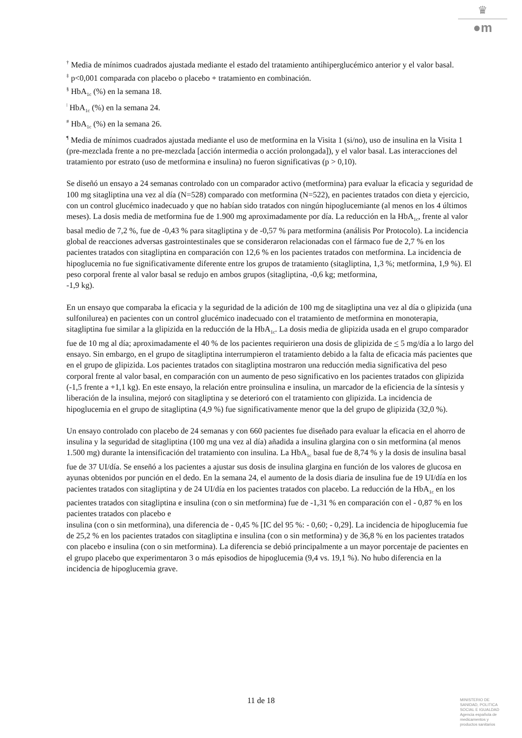♛
●m
<sup>†</sup> Media de mínimos cuadrados ajustada mediante el estado del tratamiento antihiperglucémico anterior y el valor basal.
<sup>‡</sup> p<0,001 comparada con placebo o placebo + tratamiento en combinación.
<sup>§</sup> HbA<sub>1c</sub> (%) en la semana 18.
<sup>ǀ</sup> HbA<sub>1c</sub> (%) en la semana 24.
<sup>#</sup> HbA<sub>1c</sub> (%) en la semana 26.
<sup>¶</sup> Media de mínimos cuadrados ajustada mediante el uso de metformina en la Visita 1 (si/no), uso de insulina en la Visita 1 (pre-mezclada frente a no pre-mezclada [acción intermedia o acción prolongada]), y el valor basal. Las interacciones del tratamiento por estrato (uso de metformina e insulina) no fueron significativas (p > 0,10).
Se diseñó un ensayo a 24 semanas controlado con un comparador activo (metformina) para evaluar la eficacia y seguridad de 100 mg sitagliptina una vez al día (N=528) comparado con metformina (N=522), en pacientes tratados con dieta y ejercicio, con un control glucémico inadecuado y que no habían sido tratados con ningún hipoglucemiante (al menos en los 4 últimos meses). La dosis media de metformina fue de 1.900 mg aproximadamente por día. La reducción en la HbA<sub>1c</sub>, frente al valor basal medio de 7,2 %, fue de -0,43 % para sitagliptina y de -0,57 % para metformina (análisis Por Protocolo). La incidencia global de reacciones adversas gastrointestinales que se consideraron relacionadas con el fármaco fue de 2,7 % en los pacientes tratados con sitagliptina en comparación con 12,6 % en los pacientes tratados con metformina. La incidencia de hipoglucemia no fue significativamente diferente entre los grupos de tratamiento (sitagliptina, 1,3 %; metformina, 1,9 %). El peso corporal frente al valor basal se redujo en ambos grupos (sitagliptina, -0,6 kg; metformina,
-1,9 kg).
En un ensayo que comparaba la eficacia y la seguridad de la adición de 100 mg de sitagliptina una vez al día o glipizida (una sulfonilurea) en pacientes con un control glucémico inadecuado con el tratamiento de metformina en monoterapia, sitagliptina fue similar a la glipizida en la reducción de la HbA<sub>1c</sub>. La dosis media de glipizida usada en el grupo comparador fue de 10 mg al día; aproximadamente el 40 % de los pacientes requirieron una dosis de glipizida de < 5 mg/día a lo largo del ensayo. Sin embargo, en el grupo de sitagliptina interrumpieron el tratamiento debido a la falta de eficacia más pacientes que en el grupo de glipizida. Los pacientes tratados con sitagliptina mostraron una reducción media significativa del peso corporal frente al valor basal, en comparación con un aumento de peso significativo en los pacientes tratados con glipizida (-1,5 frente a +1,1 kg). En este ensayo, la relación entre proinsulina e insulina, un marcador de la eficiencia de la síntesis y liberación de la insulina, mejoró con sitagliptina y se deterioró con el tratamiento con glipizida. La incidencia de hipoglucemia en el grupo de sitagliptina (4,9 %) fue significativamente menor que la del grupo de glipizida (32,0 %).
Un ensayo controlado con placebo de 24 semanas y con 660 pacientes fue diseñado para evaluar la eficacia en el ahorro de insulina y la seguridad de sitagliptina (100 mg una vez al día) añadida a insulina glargina con o sin metformina (al menos 1.500 mg) durante la intensificación del tratamiento con insulina. La HbA<sub>1c</sub> basal fue de 8,74 % y la dosis de insulina basal fue de 37 UI/día. Se enseñó a los pacientes a ajustar sus dosis de insulina glargina en función de los valores de glucosa en ayunas obtenidos por punción en el dedo. En la semana 24, el aumento de la dosis diaria de insulina fue de 19 UI/día en los pacientes tratados con sitagliptina y de 24 UI/día en los pacientes tratados con placebo. La reducción de la HbA<sub>1c</sub> en los pacientes tratados con sitagliptina e insulina (con o sin metformina) fue de -1,31 % en comparación con el - 0,87 % en los pacientes tratados con placebo e
insulina (con o sin metformina), una diferencia de - 0,45 % [IC del 95 %: - 0,60; - 0,29]. La incidencia de hipoglucemia fue de 25,2 % en los pacientes tratados con sitagliptina e insulina (con o sin metformina) y de 36,8 % en los pacientes tratados con placebo e insulina (con o sin metformina). La diferencia se debió principalmente a un mayor porcentaje de pacientes en el grupo placebo que experimentaron 3 o más episodios de hipoglucemia (9,4 vs. 19,1 %). No hubo diferencia en la incidencia de hipoglucemia grave.
11 de 18
MINISTERIO DE
SANIDAD, POLITICA
SOCIAL E IGUALDAD
Agencia española de
medicamentos y
productos sanitarios